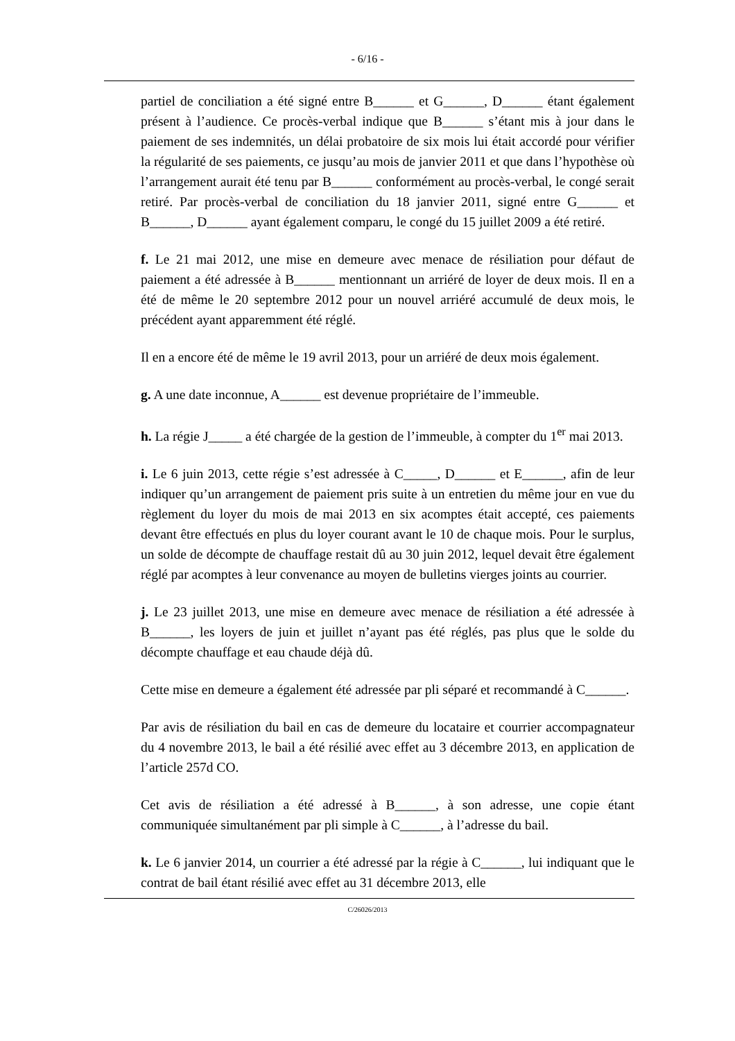- 6/16 -
partiel de conciliation a été signé entre B______ et G______, D______ étant également présent à l’audience. Ce procès-verbal indique que B______ s’étant mis à jour dans le paiement de ses indemnités, un délai probatoire de six mois lui était accordé pour vérifier la régularité de ses paiements, ce jusqu’au mois de janvier 2011 et que dans l’hypothèse où l’arrangement aurait été tenu par B______ conformément au procès-verbal, le congé serait retiré. Par procès-verbal de conciliation du 18 janvier 2011, signé entre G______ et B______, D______ ayant également comparu, le congé du 15 juillet 2009 a été retiré.
f. Le 21 mai 2012, une mise en demeure avec menace de résiliation pour défaut de paiement a été adressée à B______ mentionnant un arriéré de loyer de deux mois. Il en a été de même le 20 septembre 2012 pour un nouvel arriéré accumulé de deux mois, le précédent ayant apparemment été réglé.
Il en a encore été de même le 19 avril 2013, pour un arriéré de deux mois également.
g. A une date inconnue, A______ est devenue propriétaire de l’immeuble.
h. La régie J_____ a été chargée de la gestion de l’immeuble, à compter du 1<sup>er</sup> mai 2013.
i. Le 6 juin 2013, cette régie s’est adressée à C_____, D______ et E______, afin de leur indiquer qu’un arrangement de paiement pris suite à un entretien du même jour en vue du règlement du loyer du mois de mai 2013 en six acomptes était accepté, ces paiements devant être effectués en plus du loyer courant avant le 10 de chaque mois. Pour le surplus, un solde de décompte de chauffage restait dû au 30 juin 2012, lequel devait être également réglé par acomptes à leur convenance au moyen de bulletins vierges joints au courrier.
j. Le 23 juillet 2013, une mise en demeure avec menace de résiliation a été adressée à B______, les loyers de juin et juillet n’ayant pas été réglés, pas plus que le solde du décompte chauffage et eau chaude déjà dû.
Cette mise en demeure a également été adressée par pli séparé et recommandé à C______.
Par avis de résiliation du bail en cas de demeure du locataire et courrier accompagnateur du 4 novembre 2013, le bail a été résilié avec effet au 3 décembre 2013, en application de l’article 257d CO.
Cet avis de résiliation a été adressé à B______, à son adresse, une copie étant communiquée simultanément par pli simple à C______, à l’adresse du bail.
k. Le 6 janvier 2014, un courrier a été adressé par la régie à C______, lui indiquant que le contrat de bail étant résilié avec effet au 31 décembre 2013, elle
C/26026/2013